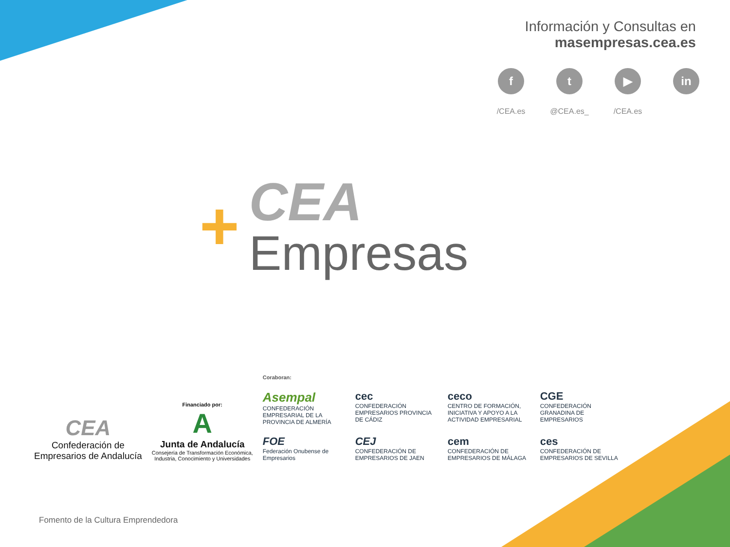Información y Consultas en
masempresas.cea.es
f
/CEA.es
t
@CEA.es_
▶
/CEA.es
in
+
CEA
Empresas
CEA
Confederación de
Empresarios de Andalucía
Financiado por:
A
Junta de Andalucía
Consejería de Transformación Económica,
Industria, Conocimiento y Universidades
Coraboran:
Asempal
CONFEDERACIÓN EMPRESARIAL DE LA PROVINCIA DE ALMERÍA
cec
CONFEDERACIÓN EMPRESARIOS PROVINCIA DE CÁDIZ
ceco
CENTRO DE FORMACIÓN, INICIATIVA Y APOYO A LA ACTIVIDAD EMPRESARIAL
CGE
CONFEDERACIÓN GRANADINA DE EMPRESARIOS
FOE
Federación Onubense de Empresarios
CEJ
CONFEDERACIÓN DE EMPRESARIOS DE JAEN
cem
CONFEDERACIÓN DE EMPRESARIOS DE MÁLAGA
ces
CONFEDERACIÓN DE EMPRESARIOS DE SEVILLA
Fomento de la Cultura Emprendedora